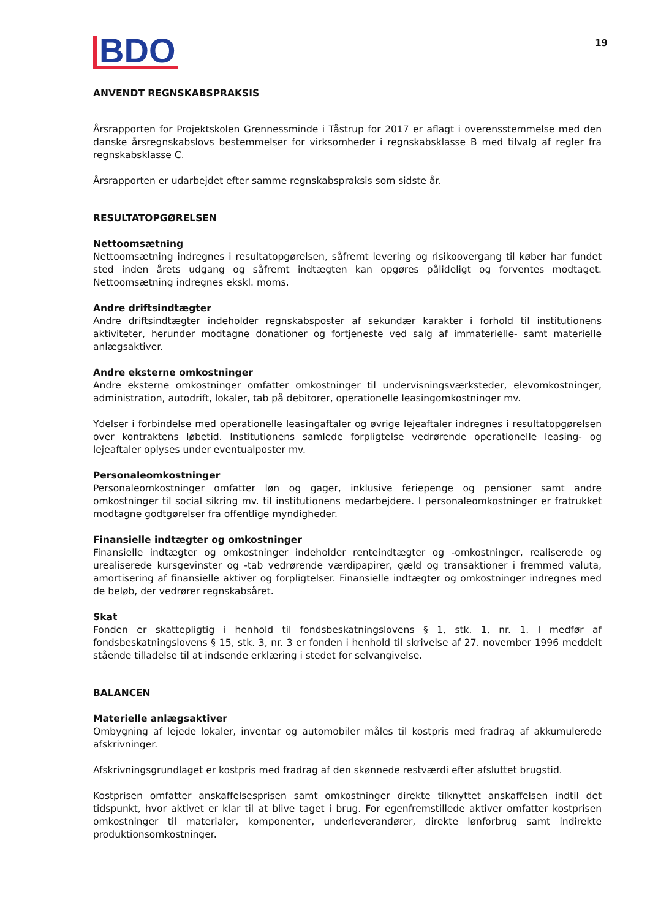BDO 19
ANVENDT REGNSKABSPRAKSIS
Årsrapporten for Projektskolen Grennessminde i Tåstrup for 2017 er aflagt i overensstemmelse med den danske årsregnskabslovs bestemmelser for virksomheder i regnskabsklasse B med tilvalg af regler fra regnskabsklasse C.
Årsrapporten er udarbejdet efter samme regnskabspraksis som sidste år.
RESULTATOPGØRELSEN
Nettoomsætning
Nettoomsætning indregnes i resultatopgørelsen, såfremt levering og risikoovergang til køber har fundet sted inden årets udgang og såfremt indtægten kan opgøres pålideligt og forventes modtaget. Nettoomsætning indregnes ekskl. moms.
Andre driftsindtægter
Andre driftsindtægter indeholder regnskabsposter af sekundær karakter i forhold til institutionens aktiviteter, herunder modtagne donationer og fortjeneste ved salg af immaterielle- samt materielle anlægsaktiver.
Andre eksterne omkostninger
Andre eksterne omkostninger omfatter omkostninger til undervisningsværksteder, elevomkostninger, administration, autodrift, lokaler, tab på debitorer, operationelle leasingomkostninger mv.
Ydelser i forbindelse med operationelle leasingaftaler og øvrige lejeaftaler indregnes i resultatopgørelsen over kontraktens løbetid. Institutionens samlede forpligtelse vedrørende operationelle leasing- og lejeaftaler oplyses under eventualposter mv.
Personaleomkostninger
Personaleomkostninger omfatter løn og gager, inklusive feriepenge og pensioner samt andre omkostninger til social sikring mv. til institutionens medarbejdere. I personaleomkostninger er fratrukket modtagne godtgørelser fra offentlige myndigheder.
Finansielle indtægter og omkostninger
Finansielle indtægter og omkostninger indeholder renteindtægter og -omkostninger, realiserede og urealiserede kursgevinster og -tab vedrørende værdipapirer, gæld og transaktioner i fremmed valuta, amortisering af finansielle aktiver og forpligtelser. Finansielle indtægter og omkostninger indregnes med de beløb, der vedrører regnskabsåret.
Skat
Fonden er skattepligtig i henhold til fondsbeskatningslovens § 1, stk. 1, nr. 1. I medfør af fondsbeskatningslovens § 15, stk. 3, nr. 3 er fonden i henhold til skrivelse af 27. november 1996 meddelt stående tilladelse til at indsende erklæring i stedet for selvangivelse.
BALANCEN
Materielle anlægsaktiver
Ombygning af lejede lokaler, inventar og automobiler måles til kostpris med fradrag af akkumulerede afskrivninger.
Afskrivningsgrundlaget er kostpris med fradrag af den skønnede restværdi efter afsluttet brugstid.
Kostprisen omfatter anskaffelsesprisen samt omkostninger direkte tilknyttet anskaffelsen indtil det tidspunkt, hvor aktivet er klar til at blive taget i brug. For egenfremstillede aktiver omfatter kostprisen omkostninger til materialer, komponenter, underleverandører, direkte lønforbrug samt indirekte produktionsomkostninger.